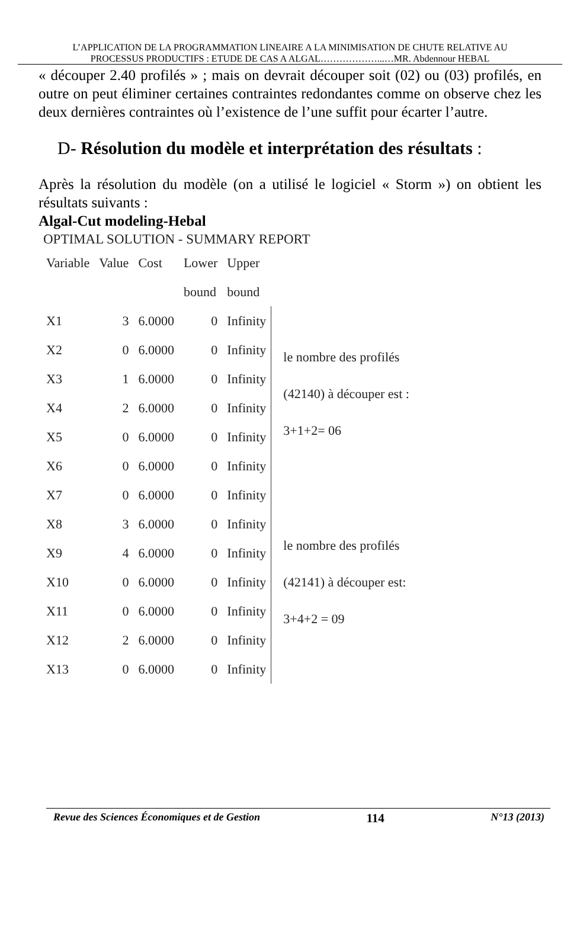L’APPLICATION DE LA PROGRAMMATION LINEAIRE A LA MINIMISATION DE CHUTE RELATIVE AU
PROCESSUS PRODUCTIFS : ETUDE DE CAS A ALGAL………………...…MR. Abdennour HEBAL
« découper 2.40 profilés » ; mais on devrait découper soit (02) ou (03) profilés, en outre on peut éliminer certaines contraintes redondantes comme on observe chez les deux dernières contraintes où l’existence de l’une suffit pour écarter l’autre.
D- Résolution du modèle et interprétation des résultats :
Après la résolution du modèle (on a utilisé le logiciel « Storm ») on obtient les résultats suivants :
Algal-Cut modeling-Hebal
OPTIMAL SOLUTION - SUMMARY REPORT
| Variable | Value | Cost | Lower | Upper | |
| | | | bound | bound | |
| X1 | 3 | 6.0000 | 0 | Infinity | le nombre des profilés (42140) à découper est : 3+1+2= 06 |
| X2 | 0 | 6.0000 | 0 | Infinity | |
| X3 | 1 | 6.0000 | 0 | Infinity | |
| X4 | 2 | 6.0000 | 0 | Infinity | |
| X5 | 0 | 6.0000 | 0 | Infinity | |
| X6 | 0 | 6.0000 | 0 | Infinity | |
| X7 | 0 | 6.0000 | 0 | Infinity | le nombre des profilés (42141) à découper est: 3+4+2 = 09 |
| X8 | 3 | 6.0000 | 0 | Infinity | |
| X9 | 4 | 6.0000 | 0 | Infinity | |
| X10 | 0 | 6.0000 | 0 | Infinity | |
| X11 | 0 | 6.0000 | 0 | Infinity | |
| X12 | 2 | 6.0000 | 0 | Infinity | |
| X13 | 0 | 6.0000 | 0 | Infinity | |
Revue des Sciences Économiques et de Gestion 114 N°13 (2013)